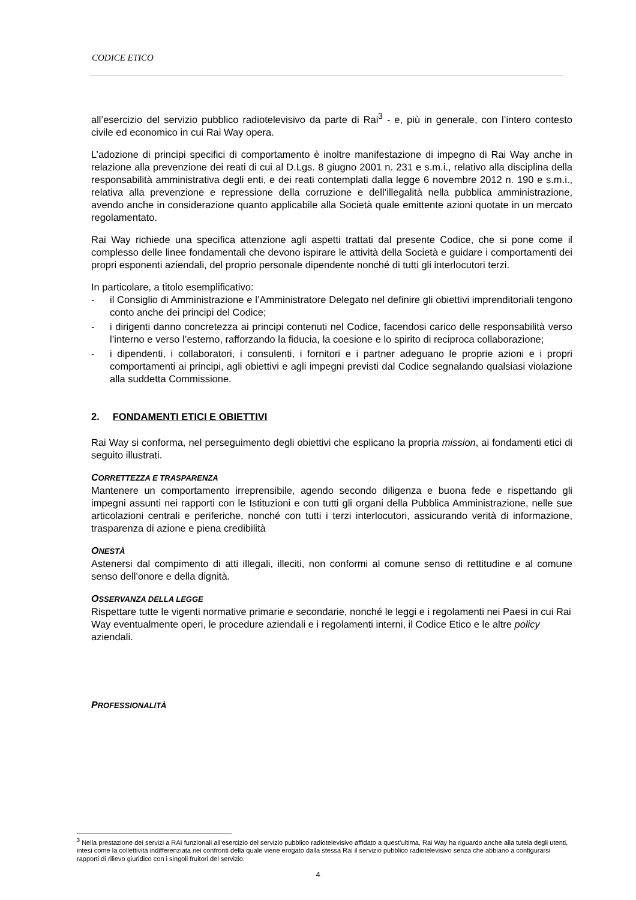CODICE ETICO
all’esercizio del servizio pubblico radiotelevisivo da parte di Rai<sup>3</sup> - e, più in generale, con l’intero contesto civile ed economico in cui Rai Way opera.
L’adozione di principi specifici di comportamento è inoltre manifestazione di impegno di Rai Way anche in relazione alla prevenzione dei reati di cui al D.Lgs. 8 giugno 2001 n. 231 e s.m.i., relativo alla disciplina della responsabilità amministrativa degli enti, e dei reati contemplati dalla legge 6 novembre 2012 n. 190 e s.m.i., relativa alla prevenzione e repressione della corruzione e dell’illegalità nella pubblica amministrazione, avendo anche in considerazione quanto applicabile alla Società quale emittente azioni quotate in un mercato regolamentato.
Rai Way richiede una specifica attenzione agli aspetti trattati dal presente Codice, che si pone come il complesso delle linee fondamentali che devono ispirare le attività della Società e guidare i comportamenti dei propri esponenti aziendali, del proprio personale dipendente nonché di tutti gli interlocutori terzi.
In particolare, a titolo esemplificativo:
- il Consiglio di Amministrazione e l’Amministratore Delegato nel definire gli obiettivi imprenditoriali tengono conto anche dei principi del Codice;
- i dirigenti danno concretezza ai principi contenuti nel Codice, facendosi carico delle responsabilità verso l’interno e verso l’esterno, rafforzando la fiducia, la coesione e lo spirito di reciproca collaborazione;
- i dipendenti, i collaboratori, i consulenti, i fornitori e i partner adeguano le proprie azioni e i propri comportamenti ai principi, agli obiettivi e agli impegni previsti dal Codice segnalando qualsiasi violazione alla suddetta Commissione.
2. FONDAMENTI ETICI E OBIETTIVI
Rai Way si conforma, nel perseguimento degli obiettivi che esplicano la propria mission, ai fondamenti etici di seguito illustrati.
CORRETTEZZA E TRASPARENZA
Mantenere un comportamento irreprensibile, agendo secondo diligenza e buona fede e rispettando gli impegni assunti nei rapporti con le Istituzioni e con tutti gli organi della Pubblica Amministrazione, nelle sue articolazioni centrali e periferiche, nonché con tutti i terzi interlocutori, assicurando verità di informazione, trasparenza di azione e piena credibilità
ONESTÀ
Astenersi dal compimento di atti illegali, illeciti, non conformi al comune senso di rettitudine e al comune senso dell’onore e della dignità.
OSSERVANZA DELLA LEGGE
Rispettare tutte le vigenti normative primarie e secondarie, nonché le leggi e i regolamenti nei Paesi in cui Rai Way eventualmente operi, le procedure aziendali e i regolamenti interni, il Codice Etico e le altre policy aziendali.
PROFESSIONALITÀ
<sup>3</sup> Nella prestazione dei servizi a RAI funzionali all’esercizio del servizio pubblico radiotelevisivo affidato a quest’ultima, Rai Way ha riguardo anche alla tutela degli utenti, intesi come la collettività indifferenziata nei confronti della quale viene erogato dalla stessa Rai il servizio pubblico radiotelevisivo senza che abbiano a configurarsi rapporti di rilievo giuridico con i singoli fruitori del servizio.
4